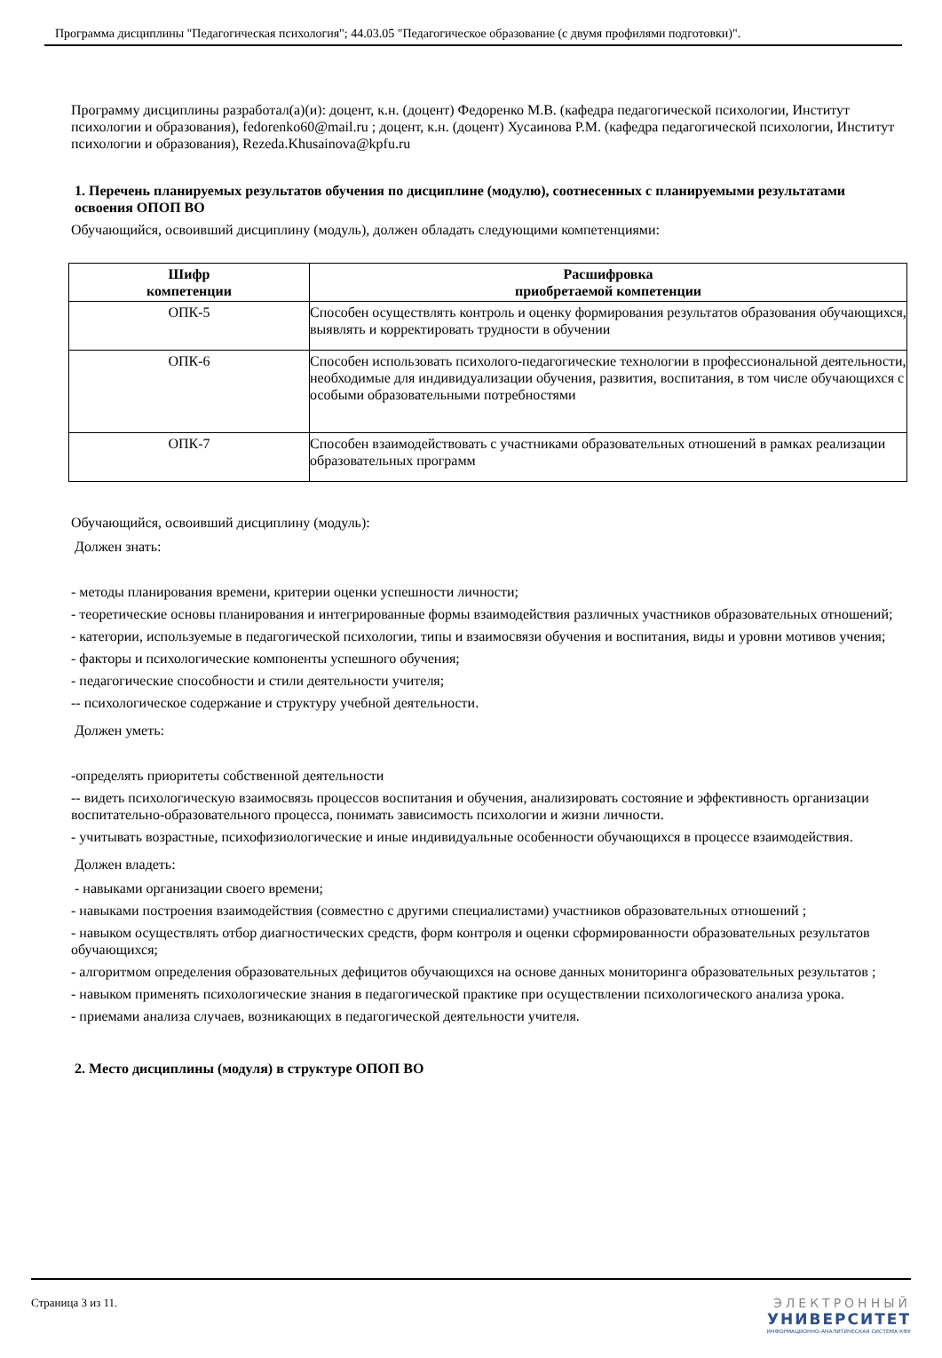Программа дисциплины "Педагогическая психология"; 44.03.05 "Педагогическое образование (с двумя профилями подготовки)".
Программу дисциплины разработал(а)(и): доцент, к.н. (доцент) Федоренко М.В. (кафедра педагогической психологии, Институт психологии и образования), fedorenko60@mail.ru ; доцент, к.н. (доцент) Хусаинова Р.М. (кафедра педагогической психологии, Институт психологии и образования), Rezeda.Khusainova@kpfu.ru
1. Перечень планируемых результатов обучения по дисциплине (модулю), соотнесенных с планируемыми результатами освоения ОПОП ВО
Обучающийся, освоивший дисциплину (модуль), должен обладать следующими компетенциями:
| Шифр компетенции | Расшифровка приобретаемой компетенции |
| --- | --- |
| ОПК-5 | Способен осуществлять контроль и оценку формирования результатов образования обучающихся, выявлять и корректировать трудности в обучении |
| ОПК-6 | Способен использовать психолого-педагогические технологии в профессиональной деятельности, необходимые для индивидуализации обучения, развития, воспитания, в том числе обучающихся с особыми образовательными потребностями |
| ОПК-7 | Способен взаимодействовать с участниками образовательных отношений в рамках реализации образовательных программ |
Обучающийся, освоивший дисциплину (модуль):
Должен знать:
- методы планирования времени, критерии оценки успешности личности;
- теоретические основы планирования и интегрированные формы взаимодействия различных участников образовательных отношений;
- категории, используемые в педагогической психологии, типы и взаимосвязи обучения и воспитания, виды и уровни мотивов учения;
- факторы и психологические компоненты успешного обучения;
- педагогические способности и стили деятельности учителя;
-- психологическое содержание и структуру учебной деятельности.
Должен уметь:
-определять приоритеты собственной деятельности
-- видеть психологическую взаимосвязь процессов воспитания и обучения, анализировать состояние и эффективность организации воспитательно-образовательного процесса, понимать зависимость психологии и жизни личности.
- учитывать возрастные, психофизиологические и иные индивидуальные особенности обучающихся в процессе взаимодействия.
Должен владеть:
- навыками организации своего времени;
- навыками построения взаимодействия (совместно с другими специалистами) участников образовательных отношений ;
- навыком осуществлять отбор диагностических средств, форм контроля и оценки сформированности образовательных результатов обучающихся;
- алгоритмом определения образовательных дефицитов обучающихся на основе данных мониторинга образовательных результатов ;
- навыком применять психологические знания в педагогической практике при осуществлении психологического анализа урока.
- приемами анализа случаев, возникающих в педагогической деятельности учителя.
2. Место дисциплины (модуля) в структуре ОПОП ВО
Страница 3 из 11. ЭЛЕКТРОННЫЙ
УНИВЕРСИТЕТ
ИНФОРМАЦИОННО-АНАЛИТИЧЕСКАЯ СИСТЕМА КФУ